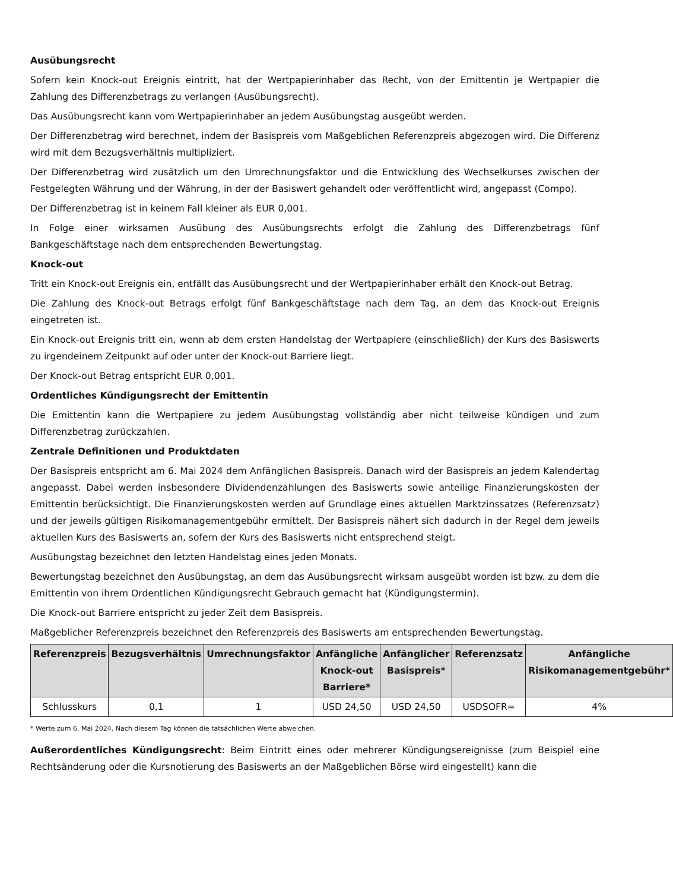Ausübungsrecht
Sofern kein Knock-out Ereignis eintritt, hat der Wertpapierinhaber das Recht, von der Emittentin je Wertpapier die Zahlung des Differenzbetrags zu verlangen (Ausübungsrecht).
Das Ausübungsrecht kann vom Wertpapierinhaber an jedem Ausübungstag ausgeübt werden.
Der Differenzbetrag wird berechnet, indem der Basispreis vom Maßgeblichen Referenzpreis abgezogen wird. Die Differenz wird mit dem Bezugsverhältnis multipliziert.
Der Differenzbetrag wird zusätzlich um den Umrechnungsfaktor und die Entwicklung des Wechselkurses zwischen der Festgelegten Währung und der Währung, in der der Basiswert gehandelt oder veröffentlicht wird, angepasst (Compo).
Der Differenzbetrag ist in keinem Fall kleiner als EUR 0,001.
In Folge einer wirksamen Ausübung des Ausübungsrechts erfolgt die Zahlung des Differenzbetrags fünf Bankgeschäftstage nach dem entsprechenden Bewertungstag.
Knock-out
Tritt ein Knock-out Ereignis ein, entfällt das Ausübungsrecht und der Wertpapierinhaber erhält den Knock-out Betrag.
Die Zahlung des Knock-out Betrags erfolgt fünf Bankgeschäftstage nach dem Tag, an dem das Knock-out Ereignis eingetreten ist.
Ein Knock-out Ereignis tritt ein, wenn ab dem ersten Handelstag der Wertpapiere (einschließlich) der Kurs des Basiswerts zu irgendeinem Zeitpunkt auf oder unter der Knock-out Barriere liegt.
Der Knock-out Betrag entspricht EUR 0,001.
Ordentliches Kündigungsrecht der Emittentin
Die Emittentin kann die Wertpapiere zu jedem Ausübungstag vollständig aber nicht teilweise kündigen und zum Differenzbetrag zurückzahlen.
Zentrale Definitionen und Produktdaten
Der Basispreis entspricht am 6. Mai 2024 dem Anfänglichen Basispreis. Danach wird der Basispreis an jedem Kalendertag angepasst. Dabei werden insbesondere Dividendenzahlungen des Basiswerts sowie anteilige Finanzierungskosten der Emittentin berücksichtigt. Die Finanzierungskosten werden auf Grundlage eines aktuellen Marktzinssatzes (Referenzsatz) und der jeweils gültigen Risikomanagementgebühr ermittelt. Der Basispreis nähert sich dadurch in der Regel dem jeweils aktuellen Kurs des Basiswerts an, sofern der Kurs des Basiswerts nicht entsprechend steigt.
Ausübungstag bezeichnet den letzten Handelstag eines jeden Monats.
Bewertungstag bezeichnet den Ausübungstag, an dem das Ausübungsrecht wirksam ausgeübt worden ist bzw. zu dem die Emittentin von ihrem Ordentlichen Kündigungsrecht Gebrauch gemacht hat (Kündigungstermin).
Die Knock-out Barriere entspricht zu jeder Zeit dem Basispreis.
Maßgeblicher Referenzpreis bezeichnet den Referenzpreis des Basiswerts am entsprechenden Bewertungstag.
| Referenzpreis | Bezugsverhältnis | Umrechnungsfaktor | Anfängliche Knock-out Barriere* | Anfänglicher Basispreis* | Referenzsatz | Anfängliche Risikomanagementgebühr* |
| --- | --- | --- | --- | --- | --- | --- |
| Schlusskurs | 0,1 | 1 | USD 24,50 | USD 24,50 | USDSOFR= | 4% |
* Werte zum 6. Mai 2024. Nach diesem Tag können die tatsächlichen Werte abweichen.
Außerordentliches Kündigungsrecht: Beim Eintritt eines oder mehrerer Kündigungsereignisse (zum Beispiel eine Rechtsänderung oder die Kursnotierung des Basiswerts an der Maßgeblichen Börse wird eingestellt) kann die